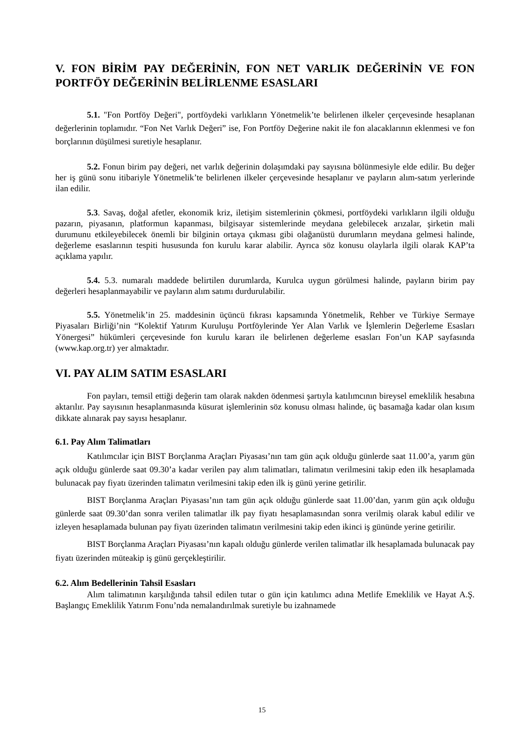V. FON BİRİM PAY DEĞERİNİN, FON NET VARLIK DEĞERİNİN VE FON PORTFÖY DEĞERİNİN BELİRLENME ESASLARI
5.1. "Fon Portföy Değeri", portföydeki varlıkların Yönetmelik’te belirlenen ilkeler çerçevesinde hesaplanan değerlerinin toplamıdır. “Fon Net Varlık Değeri” ise, Fon Portföy Değerine nakit ile fon alacaklarının eklenmesi ve fon borçlarının düşülmesi suretiyle hesaplanır.
5.2. Fonun birim pay değeri, net varlık değerinin dolaşımdaki pay sayısına bölünmesiyle elde edilir. Bu değer her iş günü sonu itibariyle Yönetmelik’te belirlenen ilkeler çerçevesinde hesaplanır ve payların alım-satım yerlerinde ilan edilir.
5.3. Savaş, doğal afetler, ekonomik kriz, iletişim sistemlerinin çökmesi, portföydeki varlıkların ilgili olduğu pazarın, piyasanın, platformun kapanması, bilgisayar sistemlerinde meydana gelebilecek arızalar, şirketin mali durumunu etkileyebilecek önemli bir bilginin ortaya çıkması gibi olağanüstü durumların meydana gelmesi halinde, değerleme esaslarının tespiti hususunda fon kurulu karar alabilir. Ayrıca söz konusu olaylarla ilgili olarak KAP’ta açıklama yapılır.
5.4. 5.3. numaralı maddede belirtilen durumlarda, Kurulca uygun görülmesi halinde, payların birim pay değerleri hesaplanmayabilir ve payların alım satımı durdurulabilir.
5.5. Yönetmelik’in 25. maddesinin üçüncü fıkrası kapsamında Yönetmelik, Rehber ve Türkiye Sermaye Piyasaları Birliği’nin “Kolektif Yatırım Kuruluşu Portföylerinde Yer Alan Varlık ve İşlemlerin Değerleme Esasları Yönergesi” hükümleri çerçevesinde fon kurulu kararı ile belirlenen değerleme esasları Fon’un KAP sayfasında (www.kap.org.tr) yer almaktadır.
VI. PAY ALIM SATIM ESASLARI
Fon payları, temsil ettiği değerin tam olarak nakden ödenmesi şartıyla katılımcının bireysel emeklilik hesabına aktarılır. Pay sayısının hesaplanmasında küsurat işlemlerinin söz konusu olması halinde, üç basamağa kadar olan kısım dikkate alınarak pay sayısı hesaplanır.
6.1. Pay Alım Talimatları
Katılımcılar için BIST Borçlanma Araçları Piyasası’nın tam gün açık olduğu günlerde saat 11.00’a, yarım gün açık olduğu günlerde saat 09.30’a kadar verilen pay alım talimatları, talimatın verilmesini takip eden ilk hesaplamada bulunacak pay fiyatı üzerinden talimatın verilmesini takip eden ilk iş günü yerine getirilir.
BIST Borçlanma Araçları Piyasası’nın tam gün açık olduğu günlerde saat 11.00’dan, yarım gün açık olduğu günlerde saat 09.30’dan sonra verilen talimatlar ilk pay fiyatı hesaplamasından sonra verilmiş olarak kabul edilir ve izleyen hesaplamada bulunan pay fiyatı üzerinden talimatın verilmesini takip eden ikinci iş gününde yerine getirilir.
BIST Borçlanma Araçları Piyasası’nın kapalı olduğu günlerde verilen talimatlar ilk hesaplamada bulunacak pay fiyatı üzerinden müteakip iş günü gerçekleştirilir.
6.2. Alım Bedellerinin Tahsil Esasları
Alım talimatının karşılığında tahsil edilen tutar o gün için katılımcı adına Metlife Emeklilik ve Hayat A.Ş. Başlangıç Emeklilik Yatırım Fonu’nda nemalandırılmak suretiyle bu izahnamede
15